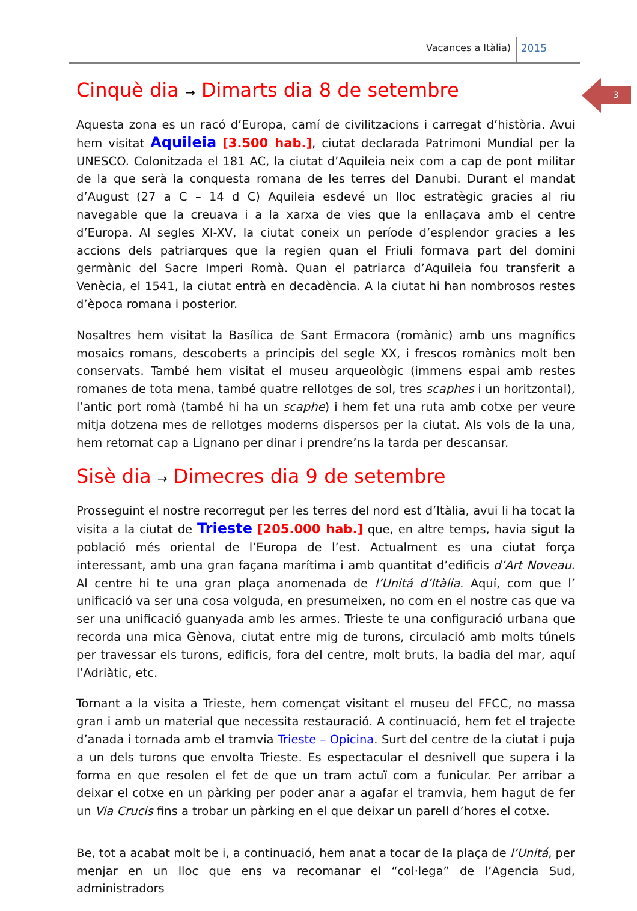Vacances a Itàlia) 2015
3
Cinquè dia → Dimarts dia 8 de setembre
Aquesta zona es un racó d’Europa, camí de civilitzacions i carregat d’història. Avui hem visitat Aquileia [3.500 hab.], ciutat declarada Patrimoni Mundial per la UNESCO. Colonitzada el 181 AC, la ciutat d’Aquileia neix com a cap de pont militar de la que serà la conquesta romana de les terres del Danubi. Durant el mandat d’August (27 a C – 14 d C) Aquileia esdevé un lloc estratègic gracies al riu navegable que la creuava i a la xarxa de vies que la enllaçava amb el centre d’Europa. Al segles XI-XV, la ciutat coneix un període d’esplendor gracies a les accions dels patriarques que la regien quan el Friuli formava part del domini germànic del Sacre Imperi Romà. Quan el patriarca d’Aquileia fou transferit a Venècia, el 1541, la ciutat entrà en decadència. A la ciutat hi han nombrosos restes d’època romana i posterior.
Nosaltres hem visitat la Basílica de Sant Ermacora (romànic) amb uns magnífics mosaics romans, descoberts a principis del segle XX, i frescos romànics molt ben conservats. També hem visitat el museu arqueològic (immens espai amb restes romanes de tota mena, també quatre rellotges de sol, tres scaphes i un horitzontal), l’antic port romà (també hi ha un scaphe) i hem fet una ruta amb cotxe per veure mitja dotzena mes de rellotges moderns dispersos per la ciutat. Als vols de la una, hem retornat cap a Lignano per dinar i prendre’ns la tarda per descansar.
Sisè dia → Dimecres dia 9 de setembre
Prosseguint el nostre recorregut per les terres del nord est d’Itàlia, avui li ha tocat la visita a la ciutat de Trieste [205.000 hab.] que, en altre temps, havia sigut la població més oriental de l’Europa de l’est. Actualment es una ciutat força interessant, amb una gran façana marítima i amb quantitat d’edificis d’Art Noveau. Al centre hi te una gran plaça anomenada de l’Unitá d’Itàlia. Aquí, com que l’ unificació va ser una cosa volguda, en presumeixen, no com en el nostre cas que va ser una unificació guanyada amb les armes. Trieste te una configuració urbana que recorda una mica Gènova, ciutat entre mig de turons, circulació amb molts túnels per travessar els turons, edificis, fora del centre, molt bruts, la badia del mar, aquí l’Adriàtic, etc.
Tornant a la visita a Trieste, hem començat visitant el museu del FFCC, no massa gran i amb un material que necessita restauració. A continuació, hem fet el trajecte d’anada i tornada amb el tramvia Trieste – Opicina. Surt del centre de la ciutat i puja a un dels turons que envolta Trieste. Es espectacular el desnivell que supera i la forma en que resolen el fet de que un tram actuï com a funicular. Per arribar a deixar el cotxe en un pàrking per poder anar a agafar el tramvia, hem hagut de fer un Via Crucis fins a trobar un pàrking en el que deixar un parell d’hores el cotxe.
Be, tot a acabat molt be i, a continuació, hem anat a tocar de la plaça de l’Unitá, per menjar en un lloc que ens va recomanar el “col·lega” de l’Agencia Sud, administradors